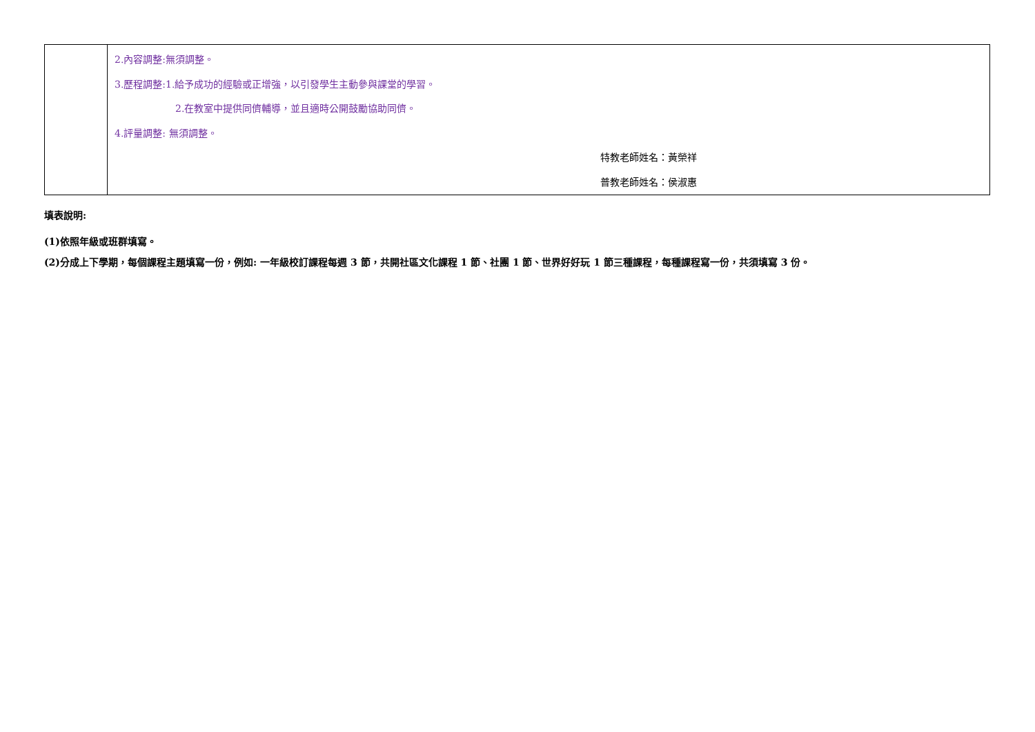| | 2.內容調整:無須調整。 3.歷程調整:1.給予成功的經驗或正增強，以引發學生主動參與課堂的學習。 2.在教室中提供同儕輔導，並且適時公開鼓勵協助同儕。 4.評量調整: 無須調整。 特教老師姓名：黃榮祥 普教老師姓名：侯淑惠 |
填表說明:
(1)依照年級或班群填寫。
(2)分成上下學期，每個課程主題填寫一份，例如: 一年級校訂課程每週 3 節，共開社區文化課程 1 節、社團 1 節、世界好好玩 1 節三種課程，每種課程寫一份，共須填寫 3 份。